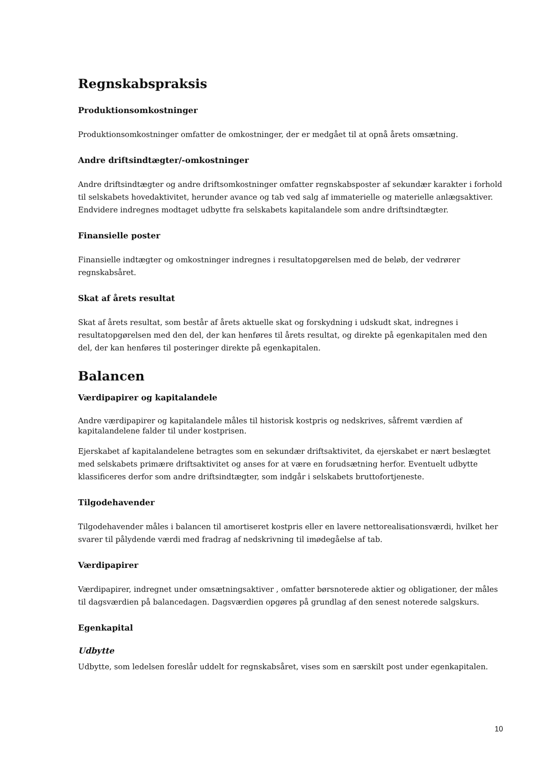Regnskabspraksis
Produktionsomkostninger
Produktionsomkostninger omfatter de omkostninger, der er medgået til at opnå årets omsætning.
Andre driftsindtægter/-omkostninger
Andre driftsindtægter og andre driftsomkostninger omfatter regnskabsposter af sekundær karakter i forhold til selskabets hovedaktivitet, herunder avance og tab ved salg af immaterielle og materielle anlægsaktiver. Endvidere indregnes modtaget udbytte fra selskabets kapitalandele som andre driftsindtægter.
Finansielle poster
Finansielle indtægter og omkostninger indregnes i resultatopgørelsen med de beløb, der vedrører regnskabsåret.
Skat af årets resultat
Skat af årets resultat, som består af årets aktuelle skat og forskydning i udskudt skat, indregnes i resultatopgørelsen med den del, der kan henføres til årets resultat, og direkte på egenkapitalen med den del, der kan henføres til posteringer direkte på egenkapitalen.
Balancen
Værdipapirer og kapitalandele
Andre værdipapirer og kapitalandele måles til historisk kostpris og nedskrives, såfremt værdien af kapitalandelene falder til under kostprisen.
Ejerskabet af kapitalandelene betragtes som en sekundær driftsaktivitet, da ejerskabet er nært beslægtet med selskabets primære driftsaktivitet og anses for at være en forudsætning herfor. Eventuelt udbytte klassificeres derfor som andre driftsindtægter, som indgår i selskabets bruttofortjeneste.
Tilgodehavender
Tilgodehavender måles i balancen til amortiseret kostpris eller en lavere nettorealisationsværdi, hvilket her svarer til pålydende værdi med fradrag af nedskrivning til imødegåelse af tab.
Værdipapirer
Værdipapirer, indregnet under omsætningsaktiver , omfatter børsnoterede aktier og obligationer, der måles til dagsværdien på balancedagen. Dagsværdien opgøres på grundlag af den senest noterede salgskurs.
Egenkapital
Udbytte
Udbytte, som ledelsen foreslår uddelt for regnskabsåret, vises som en særskilt post under egenkapitalen.
10